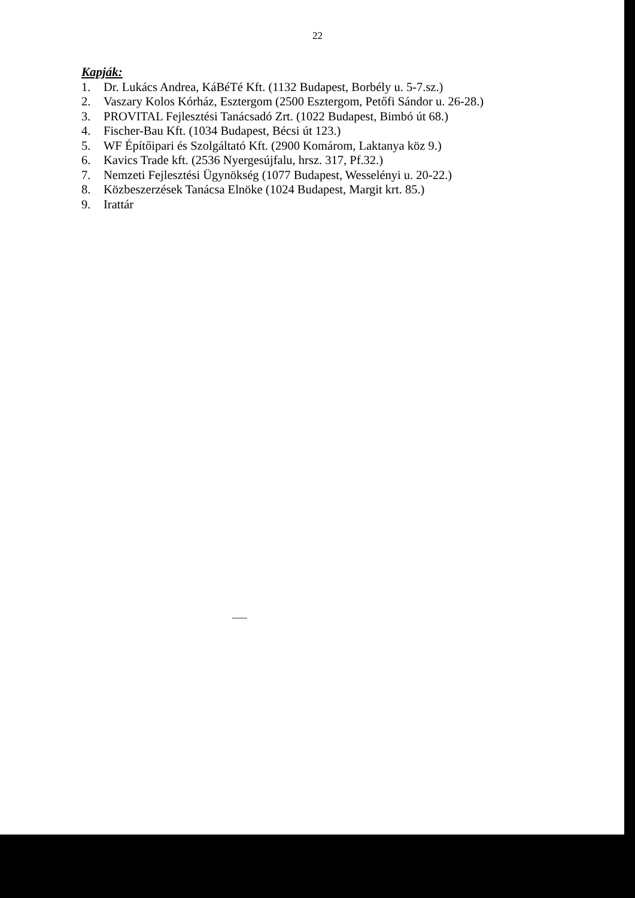22
Kapják:
1. Dr. Lukács Andrea, KáBéTé Kft. (1132 Budapest, Borbély u. 5-7.sz.)
2. Vaszary Kolos Kórház, Esztergom (2500 Esztergom, Petőfi Sándor u. 26-28.)
3. PROVITAL Fejlesztési Tanácsadó Zrt. (1022 Budapest, Bimbó út 68.)
4. Fischer-Bau Kft. (1034 Budapest, Bécsi út 123.)
5. WF Építőipari és Szolgáltató Kft. (2900 Komárom, Laktanya köz 9.)
6. Kavics Trade kft. (2536 Nyergesújfalu, hrsz. 317, Pf.32.)
7. Nemzeti Fejlesztési Ügynökség (1077 Budapest, Wesselényi u. 20-22.)
8. Közbeszerzések Tanácsa Elnöke (1024 Budapest, Margit krt. 85.)
9. Irattár